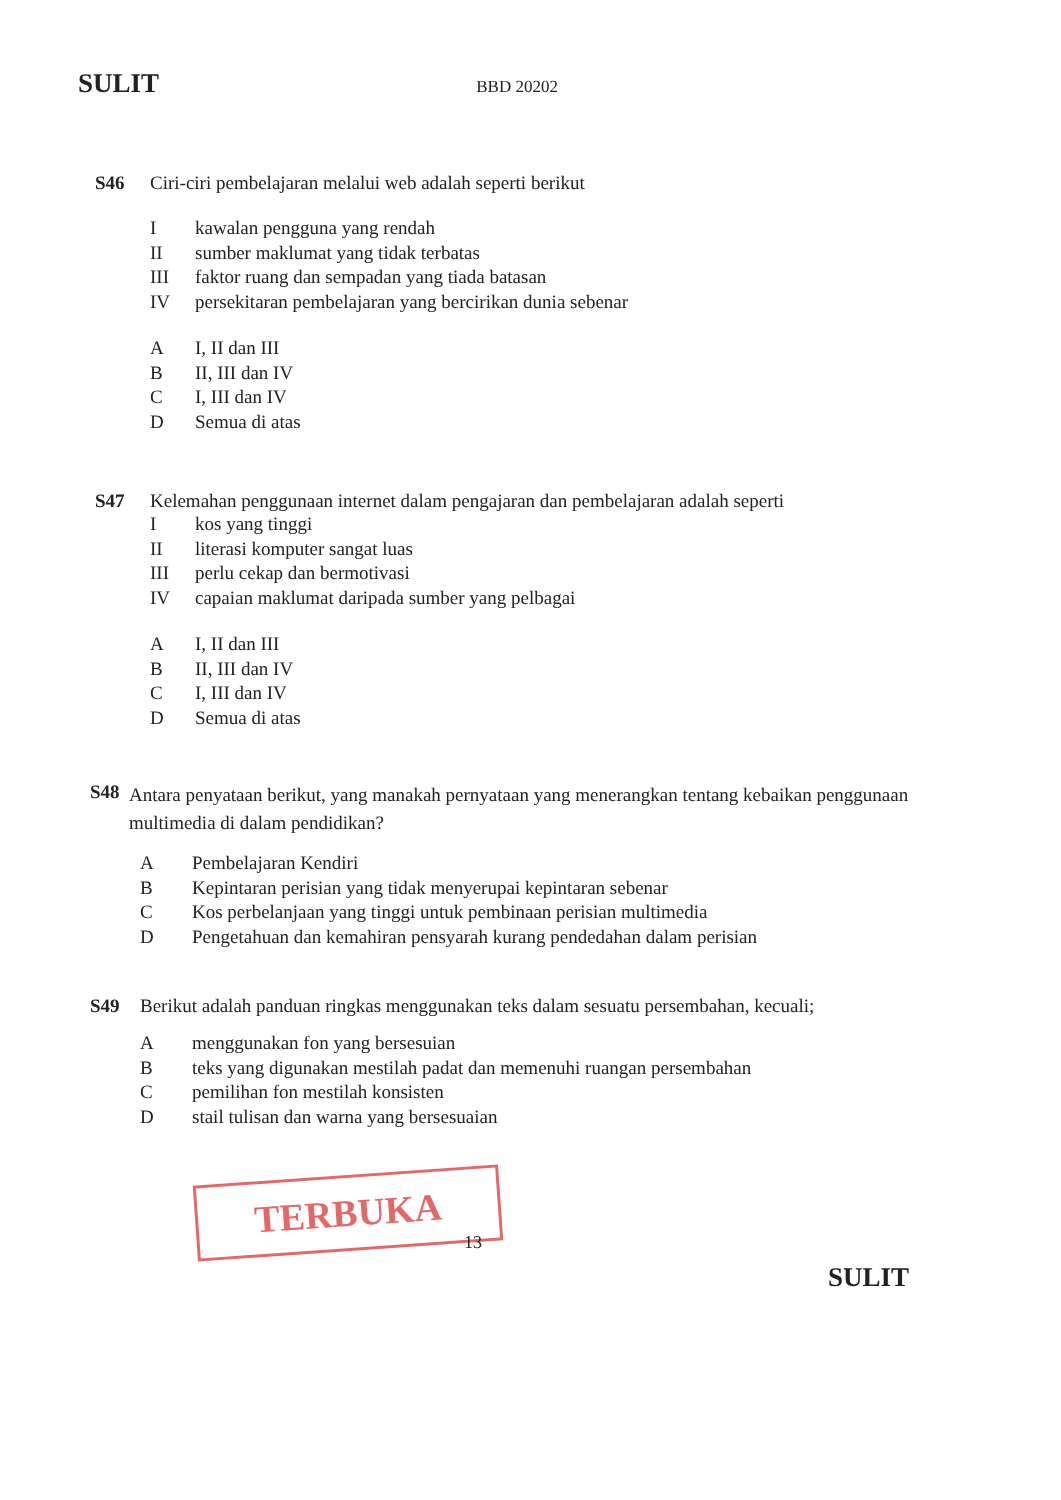SULIT BBD 20202
S46 Ciri-ciri pembelajaran melalui web adalah seperti berikut
Ikawalan pengguna yang rendah
II sumber maklumat yang tidak terbatas
III faktor ruang dan sempadan yang tiada batasan
IV persekitaran pembelajaran yang bercirikan dunia sebenar
A I, II dan III
B II, III dan IV
C I, III dan IV
D Semua di atas
S47 Kelemahan penggunaan internet dalam pengajaran dan pembelajaran adalah seperti
Ikos yang tinggi
II literasi komputer sangat luas
III perlu cekap dan bermotivasi
IV capaian maklumat daripada sumber yang pelbagai
A I, II dan III
B II, III dan IV
C I, III dan IV
D Semua di atas
S48 Antara penyataan berikut, yang manakah pernyataan yang menerangkan tentang kebaikan penggunaan multimedia di dalam pendidikan?
A Pembelajaran Kendiri
B Kepintaran perisian yang tidak menyerupai kepintaran sebenar
C Kos perbelanjaan yang tinggi untuk pembinaan perisian multimedia
D Pengetahuan dan kemahiran pensyarah kurang pendedahan dalam perisian
S49 Berikut adalah panduan ringkas menggunakan teks dalam sesuatu persembahan, kecuali;
Amenggunakan fon yang bersesuian
Bteks yang digunakan mestilah padat dan memenuhi ruangan persembahan
Cpemilihan fon mestilah konsisten
Dstail tulisan dan warna yang bersesuaian
TERBUKA
13
SULIT